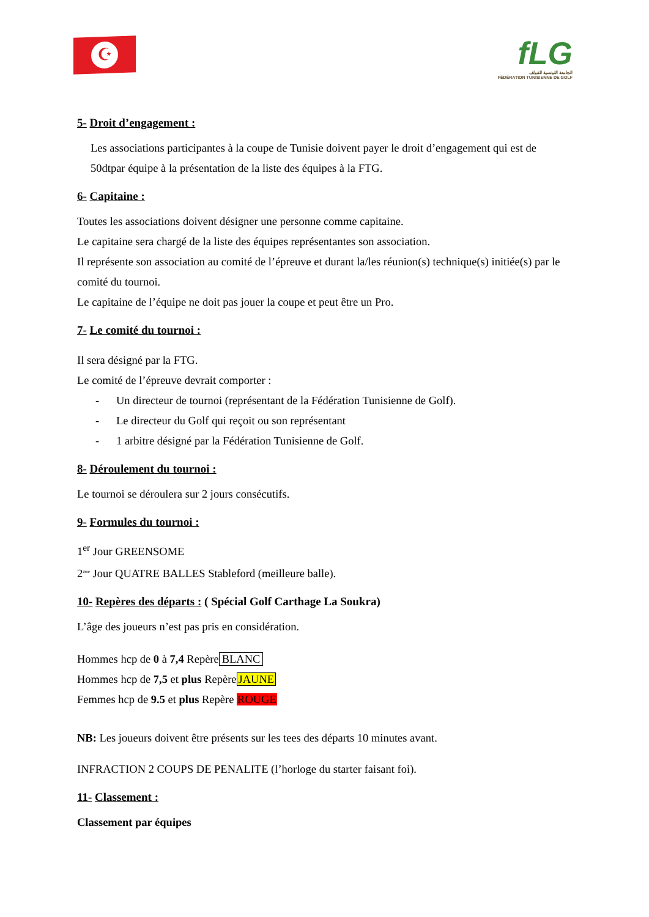☪
fLG
الجامعة التونسية للقولف
FÉDÉRATION TUNISIENNE DE GOLF
5- Droit d’engagement :
Les associations participantes à la coupe de Tunisie doivent payer le droit d’engagement qui est de 50dtpar équipe à la présentation de la liste des équipes à la FTG.
6- Capitaine :
Toutes les associations doivent désigner une personne comme capitaine.
Le capitaine sera chargé de la liste des équipes représentantes son association.
Il représente son association au comité de l’épreuve et durant la/les réunion(s) technique(s) initiée(s) par le comité du tournoi.
Le capitaine de l’équipe ne doit pas jouer la coupe et peut être un Pro.
7- Le comité du tournoi :
Il sera désigné par la FTG.
Le comité de l’épreuve devrait comporter :
- Un directeur de tournoi (représentant de la Fédération Tunisienne de Golf).
- Le directeur du Golf qui reçoit ou son représentant
- 1 arbitre désigné par la Fédération Tunisienne de Golf.
8- Déroulement du tournoi :
Le tournoi se déroulera sur 2 jours consécutifs.
9- Formules du tournoi :
1<sup>er</sup> Jour GREENSOME
2<sup>ème</sup> Jour QUATRE BALLES Stableford (meilleure balle).
10- Repères des départs : ( Spécial Golf Carthage La Soukra)
L’âge des joueurs n’est pas pris en considération.
Hommes hcp de 0 à 7,4 Repère BLANC
Hommes hcp de 7,5 et plus RepèreJAUNE
Femmes hcp de 9.5 et plus Repère ROUGE
NB: Les joueurs doivent être présents sur les tees des départs 10 minutes avant.
INFRACTION 2 COUPS DE PENALITE (l’horloge du starter faisant foi).
11- Classement :
Classement par équipes